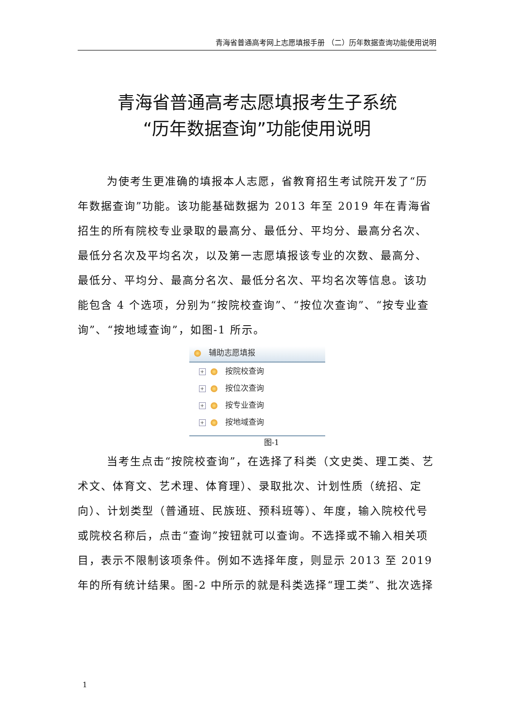青海省普通高考网上志愿填报手册 （二）历年数据查询功能使用说明
青海省普通高考志愿填报考生子系统
“历年数据查询”功能使用说明
为使考生更准确的填报本人志愿，省教育招生考试院开发了“历年数据查询”功能。该功能基础数据为 2013 年至 2019 年在青海省招生的所有院校专业录取的最高分、最低分、平均分、最高分名次、最低分名次及平均名次，以及第一志愿填报该专业的次数、最高分、最低分、平均分、最高分名次、最低分名次、平均名次等信息。该功能包含 4 个选项，分别为“按院校查询”、“按位次查询”、“按专业查询”、“按地域查询”，如图-1 所示。
辅助志愿填报
+ 按院校查询
+ 按位次查询
+ 按专业查询
+ 按地域查询
图-1
当考生点击“按院校查询”，在选择了科类（文史类、理工类、艺术文、体育文、艺术理、体育理）、录取批次、计划性质（统招、定向）、计划类型（普通班、民族班、预科班等）、年度，输入院校代号或院校名称后，点击“查询”按钮就可以查询。不选择或不输入相关项目，表示不限制该项条件。例如不选择年度，则显示 2013 至 2019 年的所有统计结果。图-2 中所示的就是科类选择“理工类”、批次选择
1